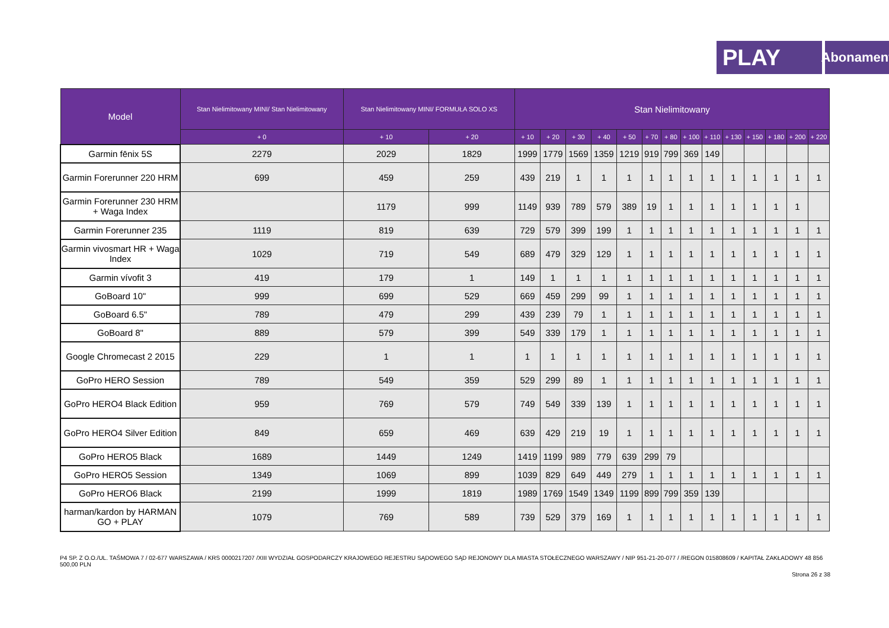PLAY
Abonament
| Model | Stan Nielimitowany MINI/ Stan Nielimitowany | Stan Nielimitowany MINI/ FORMUŁA SOLO XS | | Stan Nielimitowany | | | | | | | | | | | | | |
| --- | --- | --- | --- | --- | --- | --- | --- | --- | --- | --- | --- | --- | --- | --- | --- | --- | --- |
| | + 0 | + 10 | + 20 | + 10 | + 20 | + 30 | + 40 | + 50 | + 70 | + 80 | + 100 | + 110 | + 130 | + 150 | + 180 | + 200 | + 220 |
| Garmin fēnix 5S | 2279 | 2029 | 1829 | 1999 | 1779 | 1569 | 1359 | 1219 | 919 | 799 | 369 | 149 | | | | | |
| Garmin Forerunner 220 HRM | 699 | 459 | 259 | 439 | 219 | 1 | 1 | 1 | 1 | 1 | 1 | 1 | 1 | 1 | 1 | 1 | 1 |
| Garmin Forerunner 230 HRM + Waga Index | | 1179 | 999 | 1149 | 939 | 789 | 579 | 389 | 19 | 1 | 1 | 1 | 1 | 1 | 1 | 1 | |
| Garmin Forerunner 235 | 1119 | 819 | 639 | 729 | 579 | 399 | 199 | 1 | 1 | 1 | 1 | 1 | 1 | 1 | 1 | 1 | 1 |
| Garmin vivosmart HR + Waga Index | 1029 | 719 | 549 | 689 | 479 | 329 | 129 | 1 | 1 | 1 | 1 | 1 | 1 | 1 | 1 | 1 | 1 |
| Garmin vívofit 3 | 419 | 179 | 1 | 149 | 1 | 1 | 1 | 1 | 1 | 1 | 1 | 1 | 1 | 1 | 1 | 1 | 1 |
| GoBoard 10" | 999 | 699 | 529 | 669 | 459 | 299 | 99 | 1 | 1 | 1 | 1 | 1 | 1 | 1 | 1 | 1 | 1 |
| GoBoard 6.5" | 789 | 479 | 299 | 439 | 239 | 79 | 1 | 1 | 1 | 1 | 1 | 1 | 1 | 1 | 1 | 1 | 1 |
| GoBoard 8" | 889 | 579 | 399 | 549 | 339 | 179 | 1 | 1 | 1 | 1 | 1 | 1 | 1 | 1 | 1 | 1 | 1 |
| Google Chromecast 2 2015 | 229 | 1 | 1 | 1 | 1 | 1 | 1 | 1 | 1 | 1 | 1 | 1 | 1 | 1 | 1 | 1 | 1 |
| GoPro HERO Session | 789 | 549 | 359 | 529 | 299 | 89 | 1 | 1 | 1 | 1 | 1 | 1 | 1 | 1 | 1 | 1 | 1 |
| GoPro HERO4 Black Edition | 959 | 769 | 579 | 749 | 549 | 339 | 139 | 1 | 1 | 1 | 1 | 1 | 1 | 1 | 1 | 1 | 1 |
| GoPro HERO4 Silver Edition | 849 | 659 | 469 | 639 | 429 | 219 | 19 | 1 | 1 | 1 | 1 | 1 | 1 | 1 | 1 | 1 | 1 |
| GoPro HERO5 Black | 1689 | 1449 | 1249 | 1419 | 1199 | 989 | 779 | 639 | 299 | 79 | | | | | | | |
| GoPro HERO5 Session | 1349 | 1069 | 899 | 1039 | 829 | 649 | 449 | 279 | 1 | 1 | 1 | 1 | 1 | 1 | 1 | 1 | 1 |
| GoPro HERO6 Black | 2199 | 1999 | 1819 | 1989 | 1769 | 1549 | 1349 | 1199 | 899 | 799 | 359 | 139 | | | | | |
| harman/kardon by HARMAN GO + PLAY | 1079 | 769 | 589 | 739 | 529 | 379 | 169 | 1 | 1 | 1 | 1 | 1 | 1 | 1 | 1 | 1 | 1 |
P4 SP. Z O.O./UL. TAŚMOWA 7 / 02-677 WARSZAWA / KRS 0000217207 /XIII WYDZIAŁ GOSPODARCZY KRAJOWEGO REJESTRU SĄDOWEGO SĄD REJONOWY DLA MIASTA STOŁECZNEGO WARSZAWY / NIP 951-21-20-077 / /REGON 015808609 / KAPITAŁ ZAKŁADOWY 48 856 500,00 PLN
Strona 26 z 38